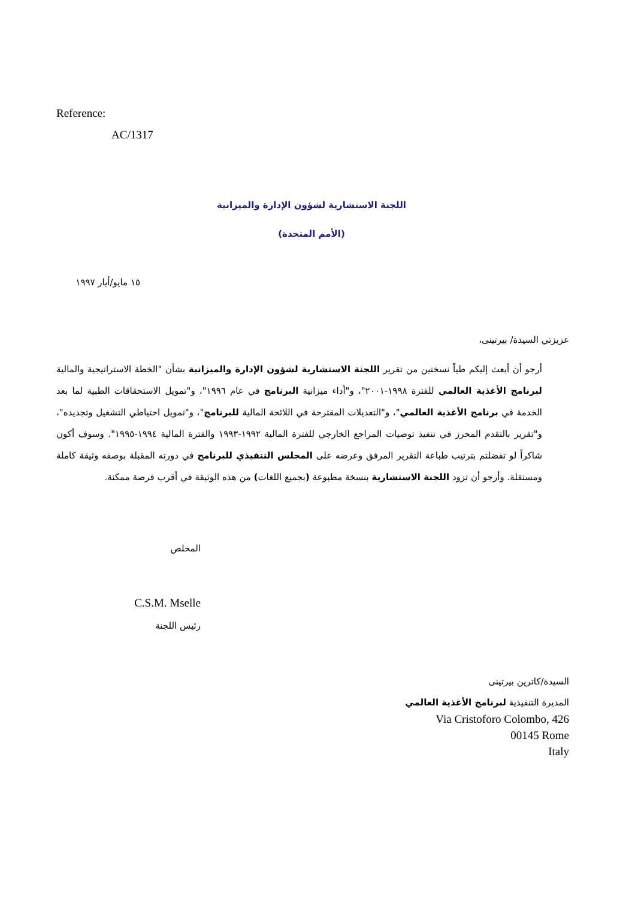Reference:
AC/1317
اللجنة الاستشارية لشؤون الإدارة والميزانية
(الأمم المتحدة)
١٥ مايو/أيار ١٩٩٧
عزيزتي السيدة/ بيرتينى،
أرجو أن أبعث إليكم طياً نسختين من تقرير اللجنة الاستشارية لشؤون الإدارة والميزانية بشأن "الخطة الاستراتيجية والمالية لبرنامج الأغذية العالمي للفترة ١٩٩٨-٢٠٠١"، و"أداء ميزانية البرنامج في عام ١٩٩٦"، و"تمويل الاستحقاقات الطبية لما بعد الخدمة في برنامج الأغذية العالمي"، و"التعديلات المقترحة في اللائحة المالية للبرنامج"، و"تمويل احتياطي التشغيل وتجديده"، و"تقرير بالتقدم المحرز في تنفيذ توصيات المراجع الخارجي للفترة المالية ١٩٩٢-١٩٩٣ والفترة المالية ١٩٩٤-١٩٩٥". وسوف أكون شاكراً لو تفضلتم بترتيب طباعة التقرير المرفق وعرضه على المجلس التنفيذي للبرنامج في دورته المقبلة بوصفه وثيقة كاملة ومستقلة. وأرجو أن تزود اللجنة الاستشارية بنسخة مطبوعة (بجميع اللغات) من هذه الوثيقة في أقرب فرصة ممكنة.
المخلص
C.S.M. Mselle
رئيس اللجنة
السيدة/كاترين بيرتينى
المديرة التنفيذية لبرنامج الأغذية العالمي
Via Cristoforo Colombo, 426
00145 Rome
Italy